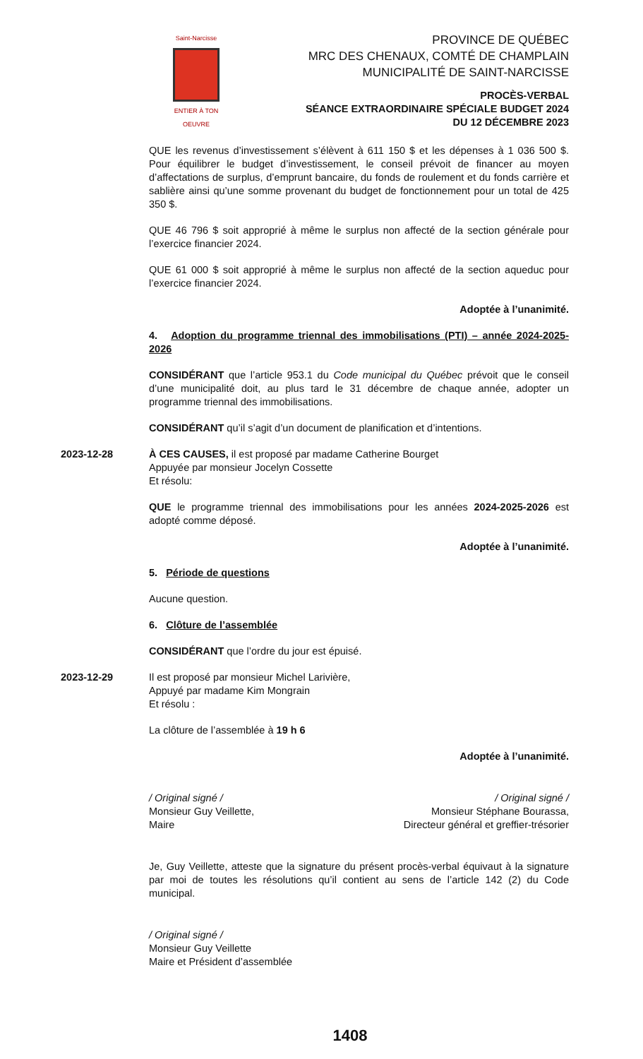Saint-Narcisse
ENTIER À TON OEUVRE
PROVINCE DE QUÉBEC
MRC DES CHENAUX, COMTÉ DE CHAMPLAIN
MUNICIPALITÉ DE SAINT-NARCISSE
PROCÈS-VERBAL
SÉANCE EXTRAORDINAIRE SPÉCIALE BUDGET 2024
DU 12 DÉCEMBRE 2023
QUE les revenus d’investissement s’élèvent à 611 150 $ et les dépenses à 1 036 500 $. Pour équilibrer le budget d’investissement, le conseil prévoit de financer au moyen d’affectations de surplus, d’emprunt bancaire, du fonds de roulement et du fonds carrière et sablière ainsi qu’une somme provenant du budget de fonctionnement pour un total de 425 350 $.
QUE 46 796 $ soit approprié à même le surplus non affecté de la section générale pour l’exercice financier 2024.
QUE 61 000 $ soit approprié à même le surplus non affecté de la section aqueduc pour l’exercice financier 2024.
Adoptée à l’unanimité.
4. Adoption du programme triennal des immobilisations (PTI) – année 2024-2025-2026
CONSIDÉRANT que l’article 953.1 du Code municipal du Québec prévoit que le conseil d’une municipalité doit, au plus tard le 31 décembre de chaque année, adopter un programme triennal des immobilisations.
CONSIDÉRANT qu’il s’agit d’un document de planification et d’intentions.
2023-12-28 À CES CAUSES, il est proposé par madame Catherine Bourget
Appuyée par monsieur Jocelyn Cossette
Et résolu:
QUE le programme triennal des immobilisations pour les années 2024-2025-2026 est adopté comme déposé.
Adoptée à l’unanimité.
5. Période de questions
Aucune question.
6. Clôture de l’assemblée
CONSIDÉRANT que l’ordre du jour est épuisé.
2023-12-29 Il est proposé par monsieur Michel Larivière,
Appuyé par madame Kim Mongrain
Et résolu :
La clôture de l’assemblée à 19 h 6
Adoptée à l’unanimité.
/ Original signé /
Monsieur Guy Veillette,
Maire
/ Original signé /
Monsieur Stéphane Bourassa,
Directeur général et greffier-trésorier
Je, Guy Veillette, atteste que la signature du présent procès-verbal équivaut à la signature par moi de toutes les résolutions qu’il contient au sens de l’article 142 (2) du Code municipal.
/ Original signé /
Monsieur Guy Veillette
Maire et Président d’assemblée
1408